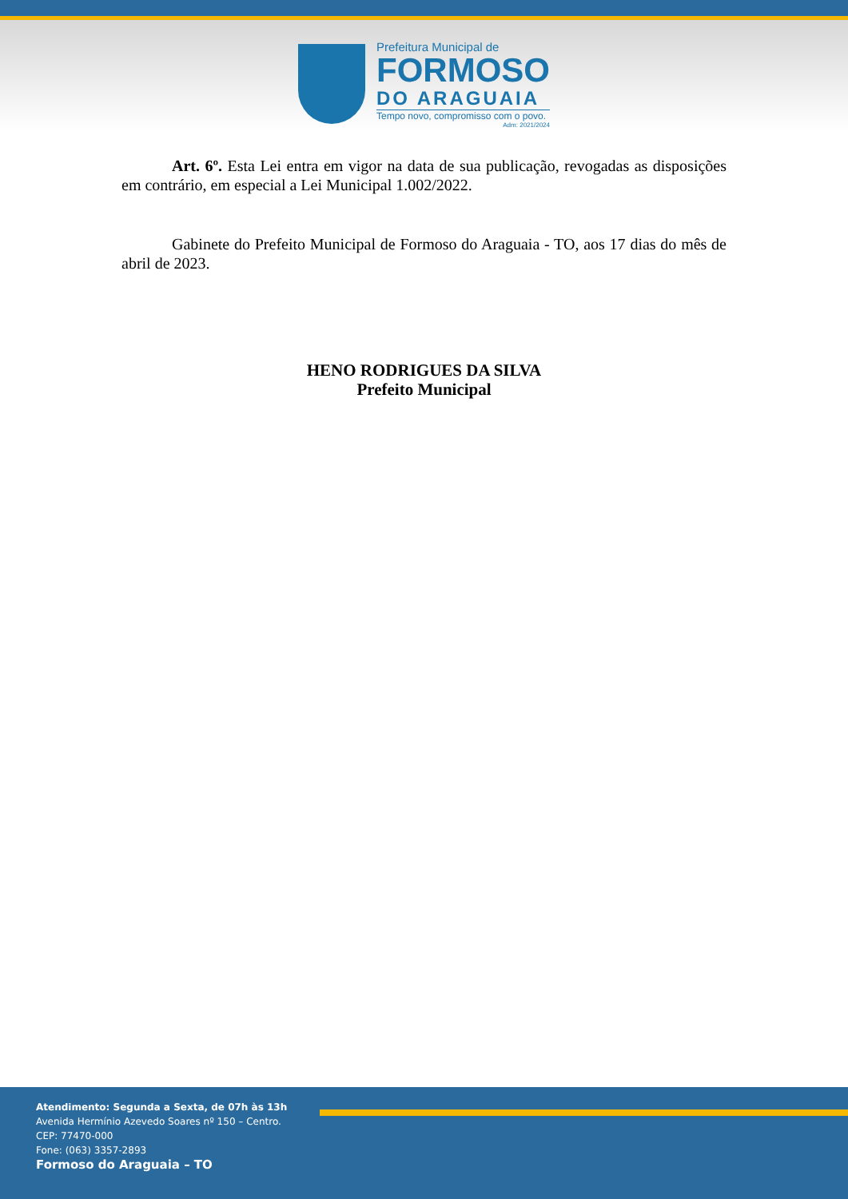Prefeitura Municipal de
FORMOSO
DO ARAGUAIA
Tempo novo, compromisso com o povo.
Adm: 2021/2024
Art. 6º. Esta Lei entra em vigor na data de sua publicação, revogadas as disposições em contrário, em especial a Lei Municipal 1.002/2022.
Gabinete do Prefeito Municipal de Formoso do Araguaia - TO, aos 17 dias do mês de abril de 2023.
HENO RODRIGUES DA SILVA
Prefeito Municipal
Atendimento: Segunda a Sexta, de 07h às 13h
Avenida Hermínio Azevedo Soares nº 150 – Centro.
CEP: 77470-000
Fone: (063) 3357-2893
Formoso do Araguaia – TO